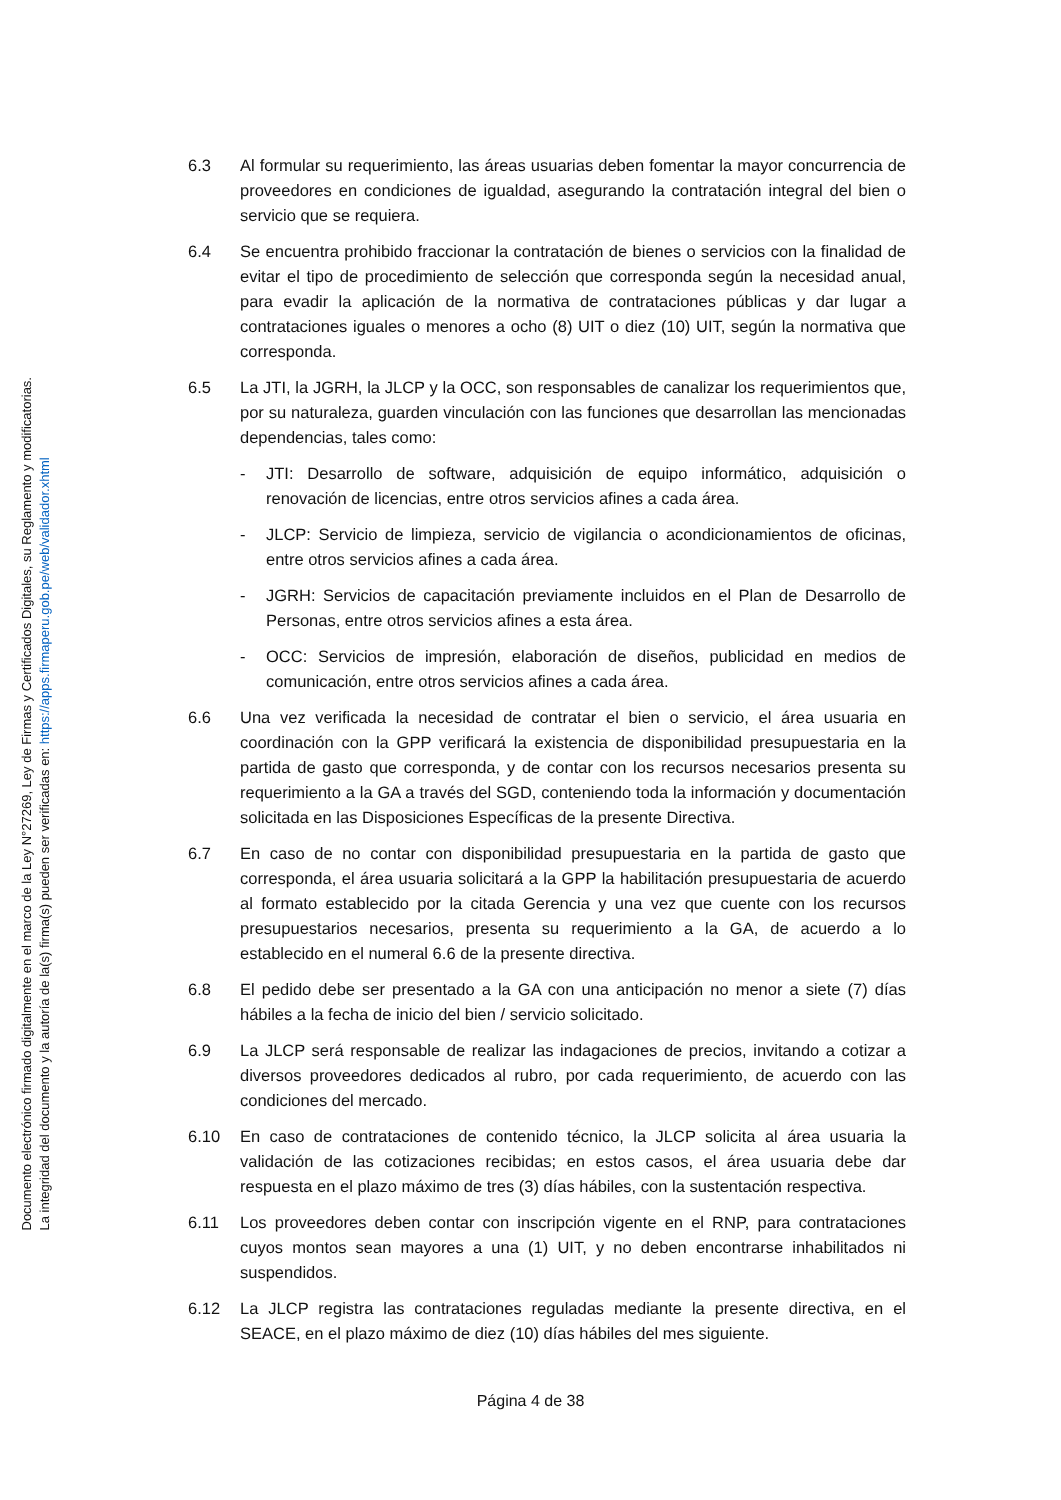Documento electrónico firmado digitalmente en el marco de la Ley N°27269, Ley de Firmas y Certificados Digitales, su Reglamento y modificatorias.
La integridad del documento y la autoría de la(s) firma(s) pueden ser verificadas en: https://apps.firmaperu.gob.pe/web/validador.xhtml
6.3 Al formular su requerimiento, las áreas usuarias deben fomentar la mayor concurrencia de proveedores en condiciones de igualdad, asegurando la contratación integral del bien o servicio que se requiera.
6.4 Se encuentra prohibido fraccionar la contratación de bienes o servicios con la finalidad de evitar el tipo de procedimiento de selección que corresponda según la necesidad anual, para evadir la aplicación de la normativa de contrataciones públicas y dar lugar a contrataciones iguales o menores a ocho (8) UIT o diez (10) UIT, según la normativa que corresponda.
6.5 La JTI, la JGRH, la JLCP y la OCC, son responsables de canalizar los requerimientos que, por su naturaleza, guarden vinculación con las funciones que desarrollan las mencionadas dependencias, tales como:
- JTI: Desarrollo de software, adquisición de equipo informático, adquisición o renovación de licencias, entre otros servicios afines a cada área.
- JLCP: Servicio de limpieza, servicio de vigilancia o acondicionamientos de oficinas, entre otros servicios afines a cada área.
- JGRH: Servicios de capacitación previamente incluidos en el Plan de Desarrollo de Personas, entre otros servicios afines a esta área.
- OCC: Servicios de impresión, elaboración de diseños, publicidad en medios de comunicación, entre otros servicios afines a cada área.
6.6 Una vez verificada la necesidad de contratar el bien o servicio, el área usuaria en coordinación con la GPP verificará la existencia de disponibilidad presupuestaria en la partida de gasto que corresponda, y de contar con los recursos necesarios presenta su requerimiento a la GA a través del SGD, conteniendo toda la información y documentación solicitada en las Disposiciones Específicas de la presente Directiva.
6.7 En caso de no contar con disponibilidad presupuestaria en la partida de gasto que corresponda, el área usuaria solicitará a la GPP la habilitación presupuestaria de acuerdo al formato establecido por la citada Gerencia y una vez que cuente con los recursos presupuestarios necesarios, presenta su requerimiento a la GA, de acuerdo a lo establecido en el numeral 6.6 de la presente directiva.
6.8 El pedido debe ser presentado a la GA con una anticipación no menor a siete (7) días hábiles a la fecha de inicio del bien / servicio solicitado.
6.9 La JLCP será responsable de realizar las indagaciones de precios, invitando a cotizar a diversos proveedores dedicados al rubro, por cada requerimiento, de acuerdo con las condiciones del mercado.
6.10 En caso de contrataciones de contenido técnico, la JLCP solicita al área usuaria la validación de las cotizaciones recibidas; en estos casos, el área usuaria debe dar respuesta en el plazo máximo de tres (3) días hábiles, con la sustentación respectiva.
6.11 Los proveedores deben contar con inscripción vigente en el RNP, para contrataciones cuyos montos sean mayores a una (1) UIT, y no deben encontrarse inhabilitados ni suspendidos.
6.12 La JLCP registra las contrataciones reguladas mediante la presente directiva, en el SEACE, en el plazo máximo de diez (10) días hábiles del mes siguiente.
Página 4 de 38